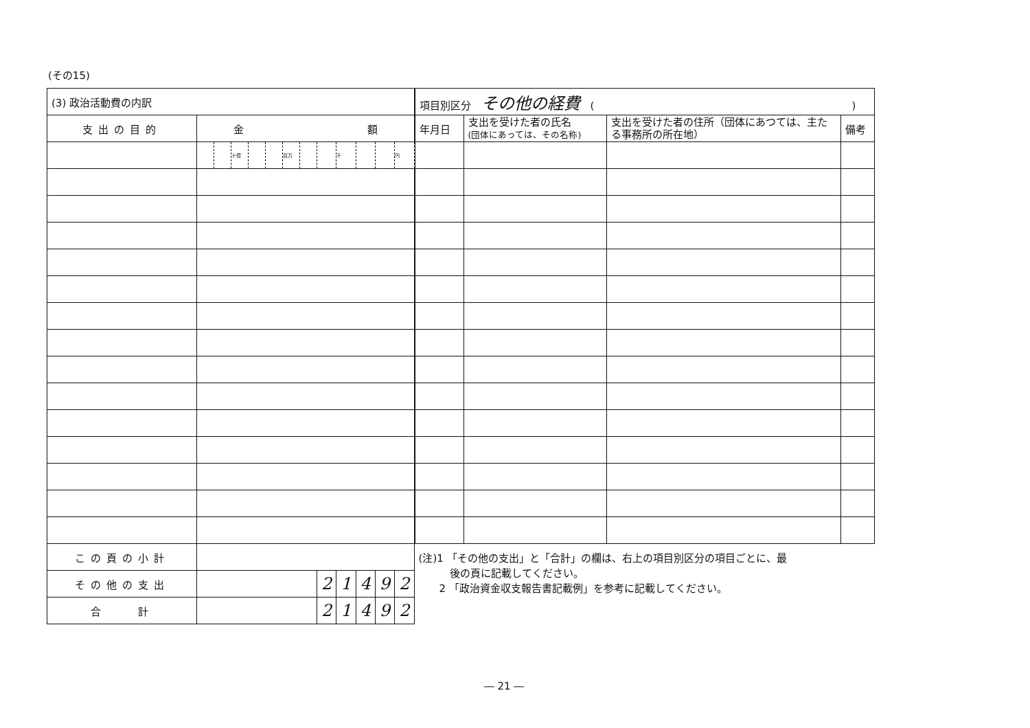(その15)
| (3) 政治活動費の内訳 | | | | | | | | | | | | |
| 支出の目的 | 金 額 | | | | | | | | | | | |
| | | | 十億 | | | 百万 | | | 千 | | | 円 |
| この頁の小計 | | | | | | | | | | | | |
| その他の支出 | | | | | | | | 2 | 1 | 4 | 9 | 2 |
| 合 計 | | | | | | | | 2 | 1 | 4 | 9 | 2 |
| 項目別区分 その他の経費 ( ) | | | |
| 年月日 | 支出を受けた者の氏名 (団体にあっては、その名称) | 支出を受けた者の住所（団体にあつては、主たる事務所の所在地） | 備考 |
(注)1 「その他の支出」と「合計」の欄は、右上の項目別区分の項目ごとに、最
　　　後の頁に記載してください。
　　2 「政治資金収支報告書記載例」を参考に記載してください。
― 21 ―